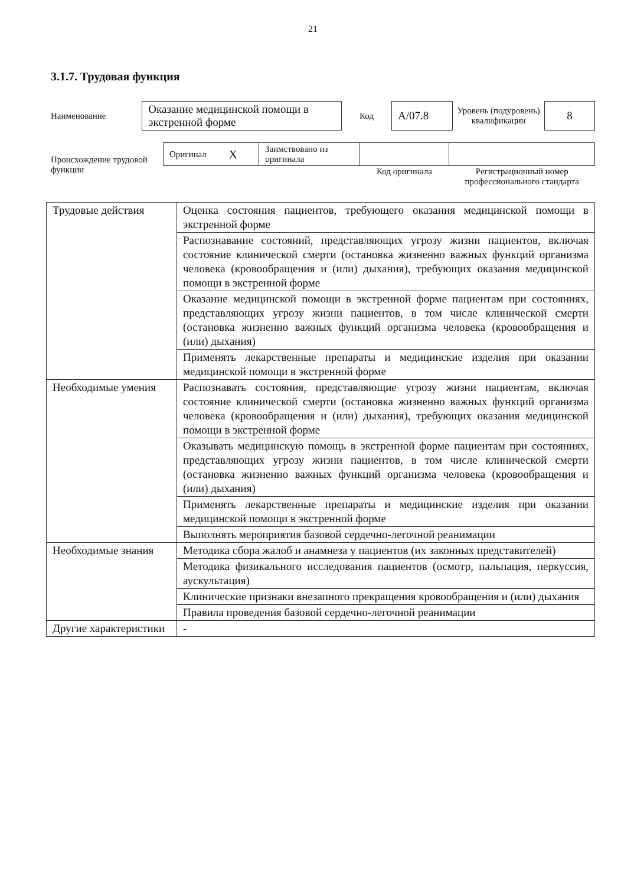21
3.1.7. Трудовая функция
| Наименование | Оказание медицинской помощи в экстренной форме | Код | A/07.8 | Уровень (подуровень) квалификации | 8 |
| Происхождение трудовой функции | Оригинал | X | Заимствовано из оригинала | | |
| | | | | Код оригинала | Регистрационный номер профессионального стандарта |
| Трудовые действия | Оценка состояния пациентов, требующего оказания медицинской помощи в экстренной форме |
| | Распознавание состояний, представляющих угрозу жизни пациентов, включая состояние клинической смерти (остановка жизненно важных функций организма человека (кровообращения и (или) дыхания), требующих оказания медицинской помощи в экстренной форме |
| | Оказание медицинской помощи в экстренной форме пациентам при состояниях, представляющих угрозу жизни пациентов, в том числе клинической смерти (остановка жизненно важных функций организма человека (кровообращения и (или) дыхания) |
| | Применять лекарственные препараты и медицинские изделия при оказании медицинской помощи в экстренной форме |
| Необходимые умения | Распознавать состояния, представляющие угрозу жизни пациентам, включая состояние клинической смерти (остановка жизненно важных функций организма человека (кровообращения и (или) дыхания), требующих оказания медицинской помощи в экстренной форме |
| | Оказывать медицинскую помощь в экстренной форме пациентам при состояниях, представляющих угрозу жизни пациентов, в том числе клинической смерти (остановка жизненно важных функций организма человека (кровообращения и (или) дыхания) |
| | Применять лекарственные препараты и медицинские изделия при оказании медицинской помощи в экстренной форме |
| | Выполнять мероприятия базовой сердечно-легочной реанимации |
| Необходимые знания | Методика сбора жалоб и анамнеза у пациентов (их законных представителей) |
| | Методика физикального исследования пациентов (осмотр, пальпация, перкуссия, аускультация) |
| | Клинические признаки внезапного прекращения кровообращения и (или) дыхания |
| | Правила проведения базовой сердечно-легочной реанимации |
| Другие характеристики | - |